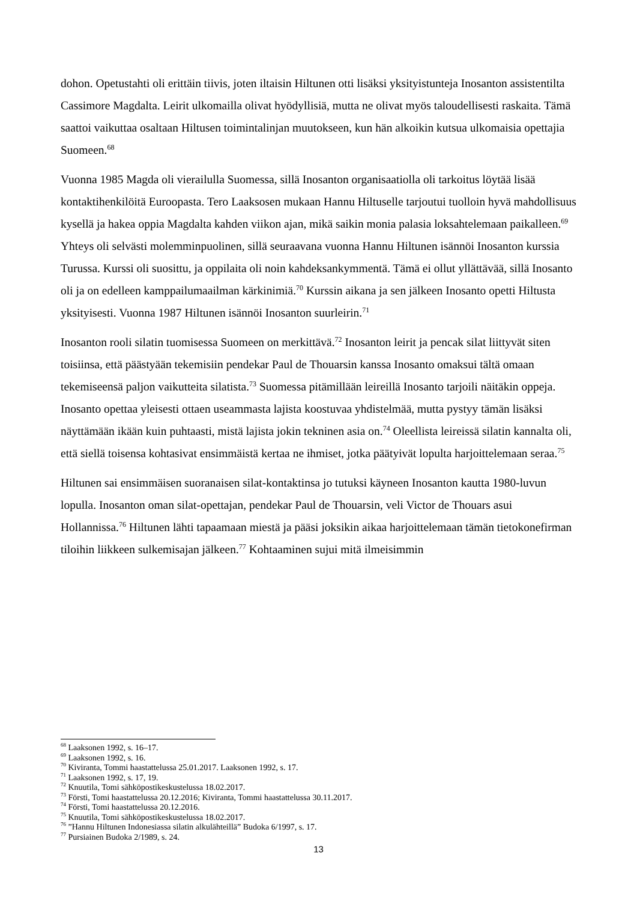dohon. Opetustahti oli erittäin tiivis, joten iltaisin Hiltunen otti lisäksi yksityistunteja Inosanton assistentilta Cassimore Magdalta. Leirit ulkomailla olivat hyödyllisiä, mutta ne olivat myös taloudellisesti raskaita. Tämä saattoi vaikuttaa osaltaan Hiltusen toimintalinjan muutokseen, kun hän alkoikin kutsua ulkomaisia opettajia Suomeen.<sup>68</sup>
Vuonna 1985 Magda oli vierailulla Suomessa, sillä Inosanton organisaatiolla oli tarkoitus löytää lisää kontaktihenkilöitä Euroopasta. Tero Laaksosen mukaan Hannu Hiltuselle tarjoutui tuolloin hyvä mahdollisuus kysellä ja hakea oppia Magdalta kahden viikon ajan, mikä saikin monia palasia loksahtelemaan paikalleen.<sup>69</sup> Yhteys oli selvästi molemminpuolinen, sillä seuraavana vuonna Hannu Hiltunen isännöi Inosanton kurssia Turussa. Kurssi oli suosittu, ja oppilaita oli noin kahdeksankymmentä. Tämä ei ollut yllättävää, sillä Inosanto oli ja on edelleen kamppailumaailman kärkinimiä.<sup>70</sup> Kurssin aikana ja sen jälkeen Inosanto opetti Hiltusta yksityisesti. Vuonna 1987 Hiltunen isännöi Inosanton suurleirin.<sup>71</sup>
Inosanton rooli silatin tuomisessa Suomeen on merkittävä.<sup>72</sup> Inosanton leirit ja pencak silat liittyvät siten toisiinsa, että päästyään tekemisiin pendekar Paul de Thouarsin kanssa Inosanto omaksui tältä omaan tekemiseensä paljon vaikutteita silatista.<sup>73</sup> Suomessa pitämillään leireillä Inosanto tarjoili näitäkin oppeja. Inosanto opettaa yleisesti ottaen useammasta lajista koostuvaa yhdistelmää, mutta pystyy tämän lisäksi näyttämään ikään kuin puhtaasti, mistä lajista jokin tekninen asia on.<sup>74</sup> Oleellista leireissä silatin kannalta oli, että siellä toisensa kohtasivat ensimmäistä kertaa ne ihmiset, jotka päätyivät lopulta harjoittelemaan seraa.<sup>75</sup>
Hiltunen sai ensimmäisen suoranaisen silat-kontaktinsa jo tutuksi käyneen Inosanton kautta 1980-luvun lopulla. Inosanton oman silat-opettajan, pendekar Paul de Thouarsin, veli Victor de Thouars asui Hollannissa.<sup>76</sup> Hiltunen lähti tapaamaan miestä ja pääsi joksikin aikaa harjoittelemaan tämän tietokonefirman tiloihin liikkeen sulkemisajan jälkeen.<sup>77</sup> Kohtaaminen sujui mitä ilmeisimmin
<sup>68</sup> Laaksonen 1992, s. 16–17.
<sup>69</sup> Laaksonen 1992, s. 16.
<sup>70</sup> Kiviranta, Tommi haastattelussa 25.01.2017. Laaksonen 1992, s. 17.
<sup>71</sup> Laaksonen 1992, s. 17, 19.
<sup>72</sup> Knuutila, Tomi sähköpostikeskustelussa 18.02.2017.
<sup>73</sup> Försti, Tomi haastattelussa 20.12.2016; Kiviranta, Tommi haastattelussa 30.11.2017.
<sup>74</sup> Försti, Tomi haastattelussa 20.12.2016.
<sup>75</sup> Knuutila, Tomi sähköpostikeskustelussa 18.02.2017.
<sup>76</sup> ”Hannu Hiltunen Indonesiassa silatin alkulähteillä” Budoka 6/1997, s. 17.
<sup>77</sup> Pursiainen Budoka 2/1989, s. 24.
13